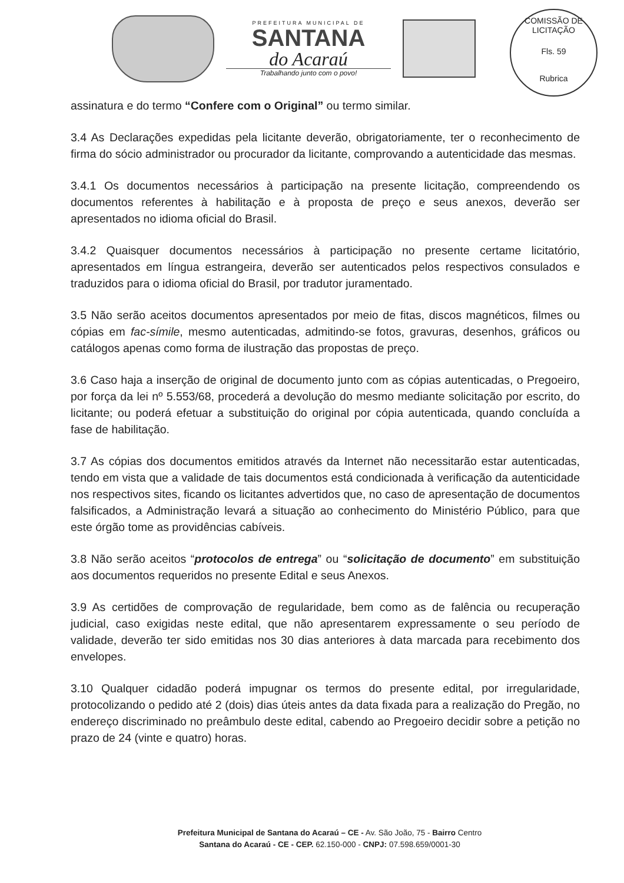PREFEITURA MUNICIPAL DE
SANTANA
do Acaraú
Trabalhando junto com o povo!
COMISSÃO DE LICITAÇÃO
Fls. 59
Rubrica
assinatura e do termo “Confere com o Original” ou termo similar.
3.4 As Declarações expedidas pela licitante deverão, obrigatoriamente, ter o reconhecimento de firma do sócio administrador ou procurador da licitante, comprovando a autenticidade das mesmas.
3.4.1 Os documentos necessários à participação na presente licitação, compreendendo os documentos referentes à habilitação e à proposta de preço e seus anexos, deverão ser apresentados no idioma oficial do Brasil.
3.4.2 Quaisquer documentos necessários à participação no presente certame licitatório, apresentados em língua estrangeira, deverão ser autenticados pelos respectivos consulados e traduzidos para o idioma oficial do Brasil, por tradutor juramentado.
3.5 Não serão aceitos documentos apresentados por meio de fitas, discos magnéticos, filmes ou cópias em fac-símile, mesmo autenticadas, admitindo-se fotos, gravuras, desenhos, gráficos ou catálogos apenas como forma de ilustração das propostas de preço.
3.6 Caso haja a inserção de original de documento junto com as cópias autenticadas, o Pregoeiro, por força da lei nº 5.553/68, procederá a devolução do mesmo mediante solicitação por escrito, do licitante; ou poderá efetuar a substituição do original por cópia autenticada, quando concluída a fase de habilitação.
3.7 As cópias dos documentos emitidos através da Internet não necessitarão estar autenticadas, tendo em vista que a validade de tais documentos está condicionada à verificação da autenticidade nos respectivos sites, ficando os licitantes advertidos que, no caso de apresentação de documentos falsificados, a Administração levará a situação ao conhecimento do Ministério Público, para que este órgão tome as providências cabíveis.
3.8 Não serão aceitos “protocolos de entrega” ou “solicitação de documento” em substituição aos documentos requeridos no presente Edital e seus Anexos.
3.9 As certidões de comprovação de regularidade, bem como as de falência ou recuperação judicial, caso exigidas neste edital, que não apresentarem expressamente o seu período de validade, deverão ter sido emitidas nos 30 dias anteriores à data marcada para recebimento dos envelopes.
3.10 Qualquer cidadão poderá impugnar os termos do presente edital, por irregularidade, protocolizando o pedido até 2 (dois) dias úteis antes da data fixada para a realização do Pregão, no endereço discriminado no preâmbulo deste edital, cabendo ao Pregoeiro decidir sobre a petição no prazo de 24 (vinte e quatro) horas.
Prefeitura Municipal de Santana do Acaraú – CE - Av. São João, 75 - Bairro Centro
Santana do Acaraú - CE - CEP. 62.150-000 - CNPJ: 07.598.659/0001-30